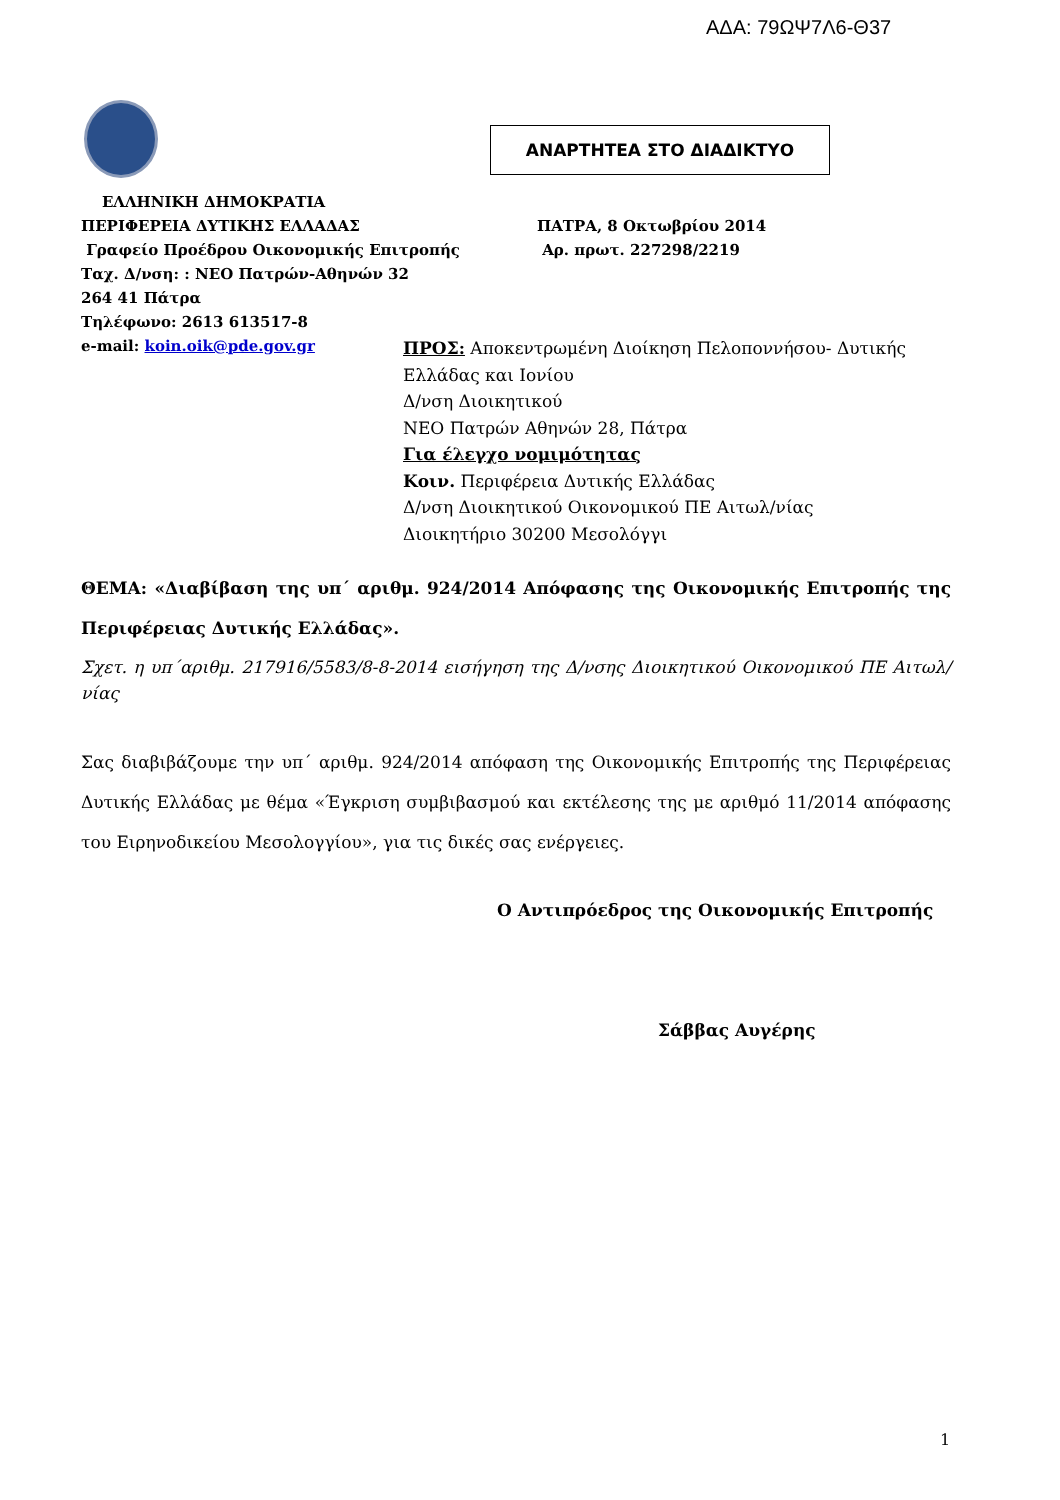ΑΔΑ: 79ΩΨ7Λ6-Θ37
ΑΝΑΡΤΗΤΕΑ ΣΤΟ ΔΙΑΔΙΚΤΥΟ
ΕΛΛΗΝΙΚΗ ΔΗΜΟΚΡΑΤΙΑ
ΠΕΡΙΦΕΡΕΙΑ ΔΥΤΙΚΗΣ ΕΛΛΑΔΑΣ
Γραφείο Προέδρου Οικονομικής Επιτροπής
Ταχ. Δ/νση: : ΝΕΟ Πατρών-Αθηνών 32
264 41 Πάτρα
Τηλέφωνο: 2613 613517-8
e-mail: koin.oik@pde.gov.gr
ΠΑΤΡΑ, 8 Οκτωβρίου 2014
Αρ. πρωτ. 227298/2219
ΠΡΟΣ: Αποκεντρωμένη Διοίκηση Πελοποννήσου- Δυτικής Ελλάδας και Ιονίου
Δ/νση Διοικητικού
ΝΕΟ Πατρών Αθηνών 28, Πάτρα
Για έλεγχο νομιμότητας
Κοιν. Περιφέρεια Δυτικής Ελλάδας
Δ/νση Διοικητικού Οικονομικού ΠΕ Αιτωλ/νίας
Διοικητήριο 30200 Μεσολόγγι
ΘΕΜΑ: «Διαβίβαση της υπ΄ αριθμ. 924/2014 Απόφασης της Οικονομικής Επιτροπής της Περιφέρειας Δυτικής Ελλάδας».
Σχετ. η υπ΄αριθμ. 217916/5583/8-8-2014 εισήγηση της Δ/νσης Διοικητικού Οικονομικού ΠΕ Αιτωλ/νίας
Σας διαβιβάζουμε την υπ΄ αριθμ. 924/2014 απόφαση της Οικονομικής Επιτροπής της Περιφέρειας Δυτικής Ελλάδας με θέμα «Έγκριση συμβιβασμού και εκτέλεσης της με αριθμό 11/2014 απόφασης του Ειρηνοδικείου Μεσολογγίου», για τις δικές σας ενέργειες.
Ο Αντιπρόεδρος της Οικονομικής Επιτροπής
Σάββας Αυγέρης
1